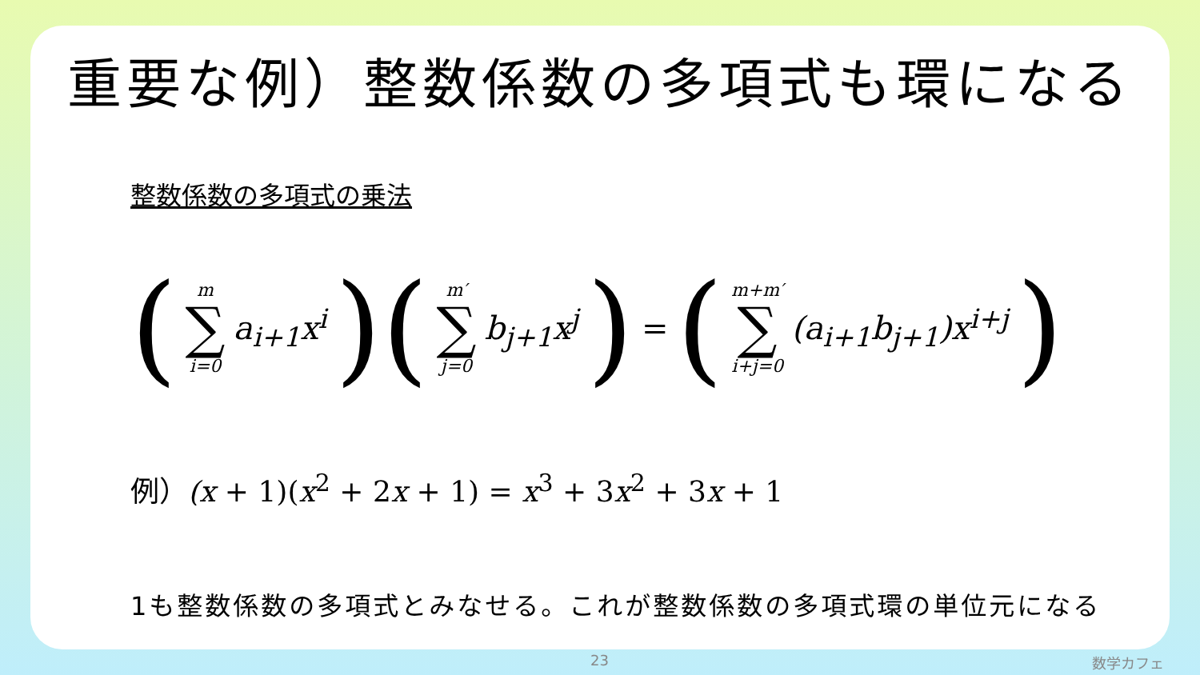重要な例）整数係数の多項式も環になる
整数係数の多項式の乗法
(m ∑ i=0 a<sub>i+1</sub>x<sup>i</sup>)(m′ ∑ j=0 b<sub>j+1</sub>x<sup>j</sup>) = (m+m′ ∑ i+j=0 (a<sub>i+1</sub>b<sub>j+1</sub>)x<sup>i+j</sup>)
例）(x + 1)(x<sup>2</sup> + 2x + 1) = x<sup>3</sup> + 3x<sup>2</sup> + 3x + 1
1も整数係数の多項式とみなせる。これが整数係数の多項式環の単位元になる
23 数学カフェ